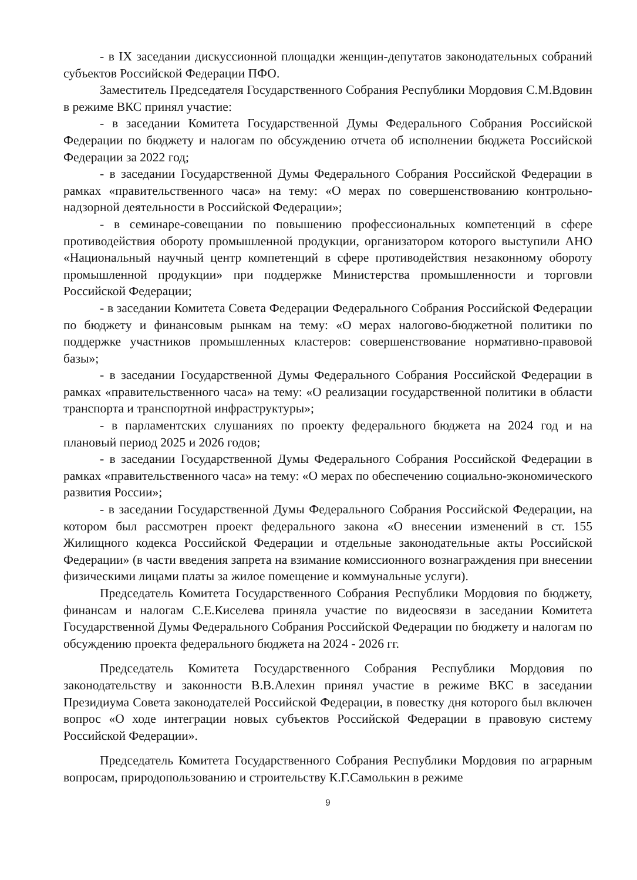- в IX заседании дискуссионной площадки женщин-депутатов законодательных собраний субъектов Российской Федерации ПФО.
Заместитель Председателя Государственного Собрания Республики Мордовия С.М.Вдовин в режиме ВКС принял участие:
- в заседании Комитета Государственной Думы Федерального Собрания Российской Федерации по бюджету и налогам по обсуждению отчета об исполнении бюджета Российской Федерации за 2022 год;
- в заседании Государственной Думы Федерального Собрания Российской Федерации в рамках «правительственного часа» на тему: «О мерах по совершенствованию контрольно-надзорной деятельности в Российской Федерации»;
- в семинаре-совещании по повышению профессиональных компетенций в сфере противодействия обороту промышленной продукции, организатором которого выступили АНО «Национальный научный центр компетенций в сфере противодействия незаконному обороту промышленной продукции» при поддержке Министерства промышленности и торговли Российской Федерации;
- в заседании Комитета Совета Федерации Федерального Собрания Российской Федерации по бюджету и финансовым рынкам на тему: «О мерах налогово-бюджетной политики по поддержке участников промышленных кластеров: совершенствование нормативно-правовой базы»;
- в заседании Государственной Думы Федерального Собрания Российской Федерации в рамках «правительственного часа» на тему: «О реализации государственной политики в области транспорта и транспортной инфраструктуры»;
- в парламентских слушаниях по проекту федерального бюджета на 2024 год и на плановый период 2025 и 2026 годов;
- в заседании Государственной Думы Федерального Собрания Российской Федерации в рамках «правительственного часа» на тему: «О мерах по обеспечению социально-экономического развития России»;
- в заседании Государственной Думы Федерального Собрания Российской Федерации, на котором был рассмотрен проект федерального закона «О внесении изменений в ст. 155 Жилищного кодекса Российской Федерации и отдельные законодательные акты Российской Федерации» (в части введения запрета на взимание комиссионного вознаграждения при внесении физическими лицами платы за жилое помещение и коммунальные услуги).
Председатель Комитета Государственного Собрания Республики Мордовия по бюджету, финансам и налогам С.Е.Киселева приняла участие по видеосвязи в заседании Комитета Государственной Думы Федерального Собрания Российской Федерации по бюджету и налогам по обсуждению проекта федерального бюджета на 2024 - 2026 гг.
Председатель Комитета Государственного Собрания Республики Мордовия по законодательству и законности В.В.Алехин принял участие в режиме ВКС в заседании Президиума Совета законодателей Российской Федерации, в повестку дня которого был включен вопрос «О ходе интеграции новых субъектов Российской Федерации в правовую систему Российской Федерации».
Председатель Комитета Государственного Собрания Республики Мордовия по аграрным вопросам, природопользованию и строительству К.Г.Самолькин в режиме
9